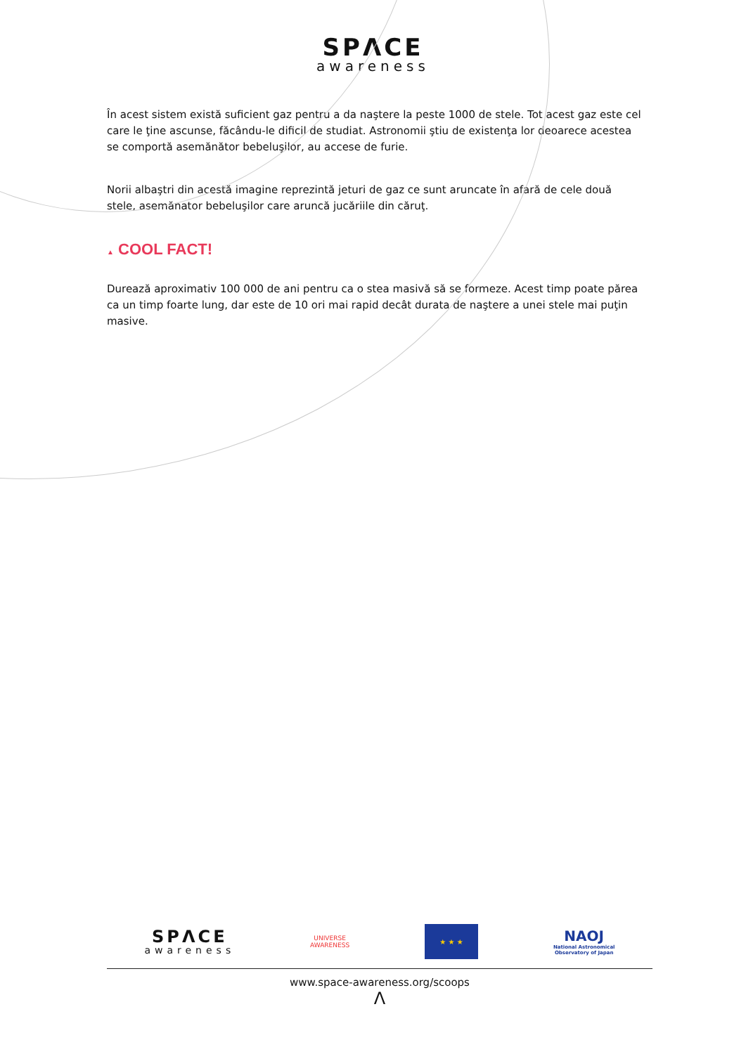SPΛCE
awareness
În acest sistem există suficient gaz pentru a da naştere la peste 1000 de stele. Tot acest gaz este cel care le ţine ascunse, făcându-le dificil de studiat. Astronomii ştiu de existenţa lor deoarece acestea se comportă asemănător bebeluşilor, au accese de furie.
Norii albaştri din acestă imagine reprezintă jeturi de gaz ce sunt aruncate în afară de cele două stele, asemănator bebeluşilor care aruncă jucăriile din căruţ.
▲ COOL FACT!
Durează aproximativ 100 000 de ani pentru ca o stea masivă să se formeze. Acest timp poate părea ca un timp foarte lung, dar este de 10 ori mai rapid decât durata de naştere a unei stele mai puţin masive.
SPΛCE
awareness
UNIVERSE
AWARENESS
★ ★ ★
NAOJ
National Astronomical
Observatory of Japan
www.space-awareness.org/scoops
Λ